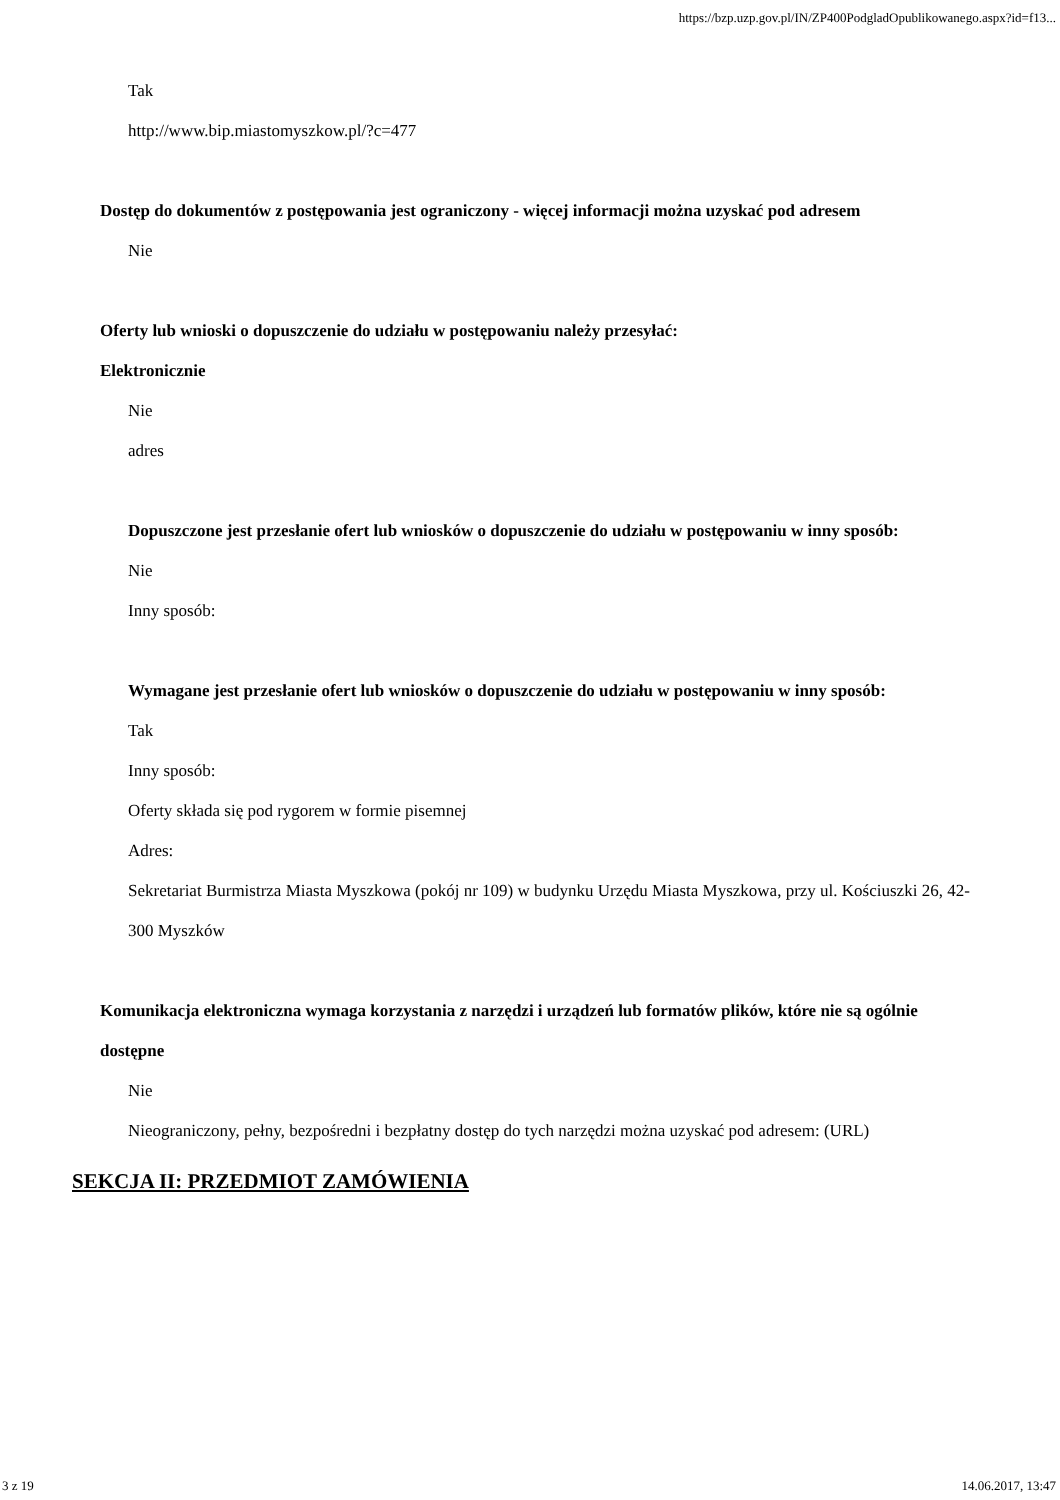https://bzp.uzp.gov.pl/IN/ZP400PodgladOpublikowanego.aspx?id=f13...
Tak
http://www.bip.miastomyszkow.pl/?c=477
Dostęp do dokumentów z postępowania jest ograniczony - więcej informacji można uzyskać pod adresem
Nie
Oferty lub wnioski o dopuszczenie do udziału w postępowaniu należy przesyłać:
Elektronicznie
Nie
adres
Dopuszczone jest przesłanie ofert lub wniosków o dopuszczenie do udziału w postępowaniu w inny sposób:
Nie
Inny sposób:
Wymagane jest przesłanie ofert lub wniosków o dopuszczenie do udziału w postępowaniu w inny sposób:
Tak
Inny sposób:
Oferty składa się pod rygorem w formie pisemnej
Adres:
Sekretariat Burmistrza Miasta Myszkowa (pokój nr 109) w budynku Urzędu Miasta Myszkowa, przy ul. Kościuszki 26, 42-300 Myszków
Komunikacja elektroniczna wymaga korzystania z narzędzi i urządzeń lub formatów plików, które nie są ogólnie dostępne
Nie
Nieograniczony, pełny, bezpośredni i bezpłatny dostęp do tych narzędzi można uzyskać pod adresem: (URL)
SEKCJA II: PRZEDMIOT ZAMÓWIENIA
3 z 19 14.06.2017, 13:47